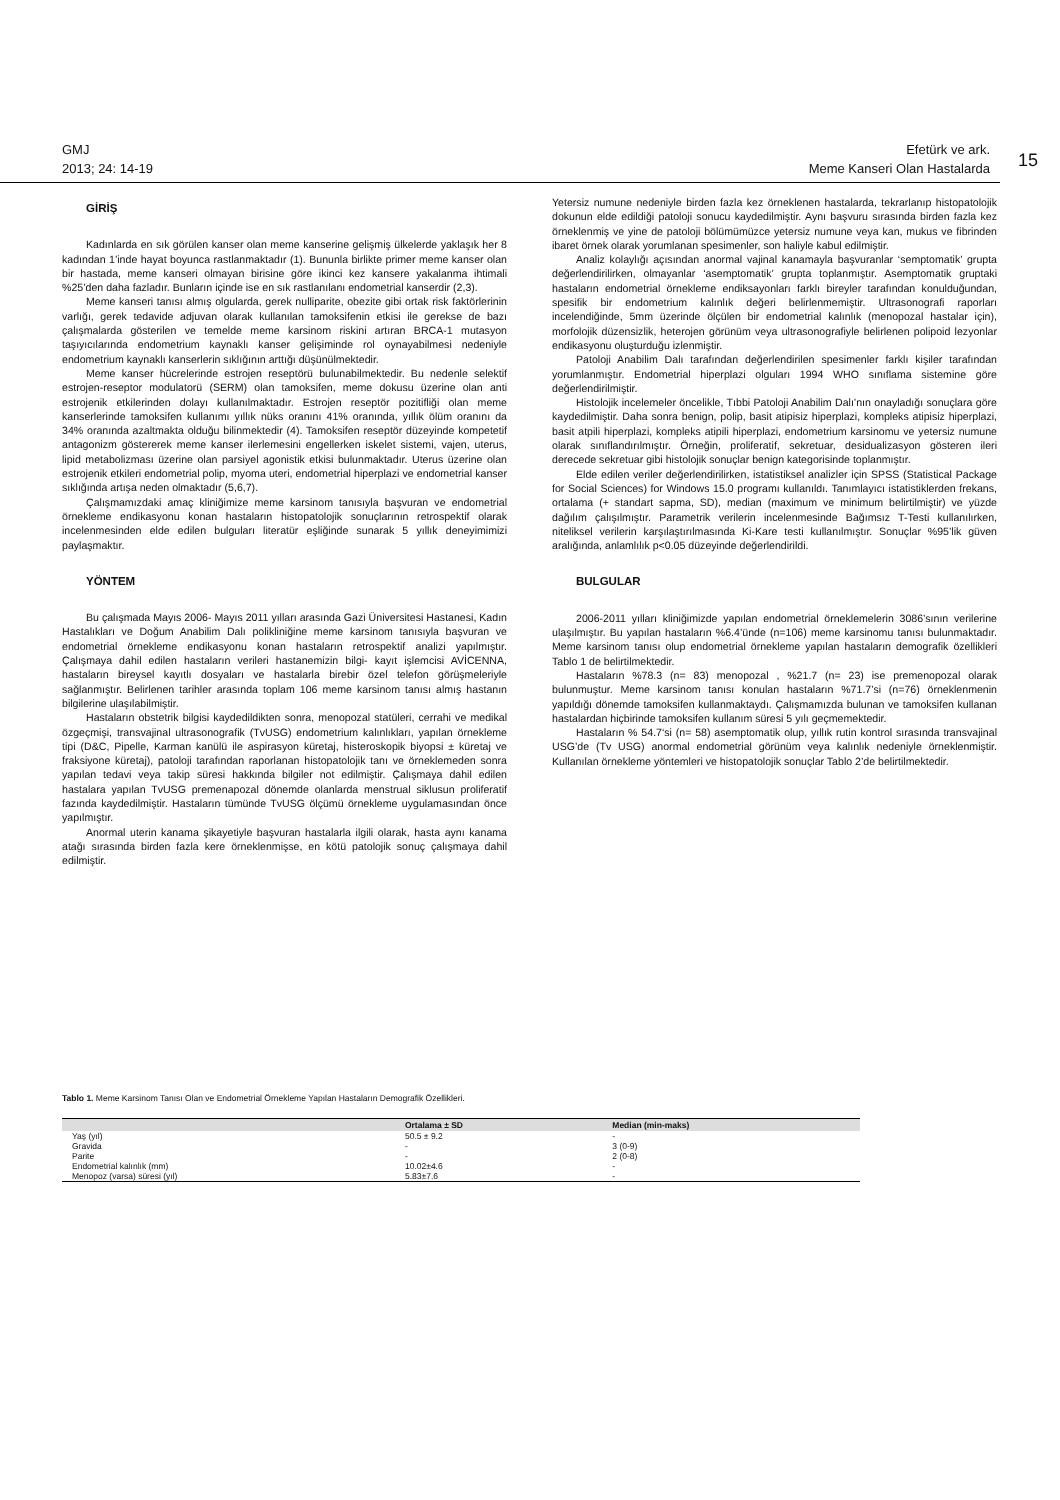GMJ
2013; 24: 14-19
Efetürk ve ark.
Meme Kanseri Olan Hastalarda
15
GİRİŞ
Kadınlarda en sık görülen kanser olan meme kanserine gelişmiş ülkelerde yaklaşık her 8 kadından 1’inde hayat boyunca rastlanmaktadır (1). Bununla birlikte primer meme kanser olan bir hastada, meme kanseri olmayan birisine göre ikinci kez kansere yakalanma ihtimali %25’den daha fazladır. Bunların içinde ise en sık rastlanılanı endometrial kanserdir (2,3).
Meme kanseri tanısı almış olgularda, gerek nulliparite, obezite gibi ortak risk faktörlerinin varlığı, gerek tedavide adjuvan olarak kullanılan tamoksifenin etkisi ile gerekse de bazı çalışmalarda gösterilen ve temelde meme karsinom riskini artıran BRCA-1 mutasyon taşıyıcılarında endometrium kaynaklı kanser gelişiminde rol oynayabilmesi nedeniyle endometrium kaynaklı kanserlerin sıklığının arttığı düşünülmektedir.
Meme kanser hücrelerinde estrojen reseptörü bulunabilmektedir. Bu nedenle selektif estrojen-reseptor modulatorü (SERM) olan tamoksifen, meme dokusu üzerine olan anti estrojenik etkilerinden dolayı kullanılmaktadır. Estrojen reseptör pozitifliği olan meme kanserlerinde tamoksifen kullanımı yıllık nüks oranını 41% oranında, yıllık ölüm oranını da 34% oranında azaltmakta olduğu bilinmektedir (4). Tamoksifen reseptör düzeyinde kompetetif antagonizm göstererek meme kanser ilerlemesini engellerken iskelet sistemi, vajen, uterus, lipid metabolizması üzerine olan parsiyel agonistik etkisi bulunmaktadır. Uterus üzerine olan estrojenik etkileri endometrial polip, myoma uteri, endometrial hiperplazi ve endometrial kanser sıklığında artışa neden olmaktadır (5,6,7).
Çalışmamızdaki amaç kliniğimize meme karsinom tanısıyla başvuran ve endometrial örnekleme endikasyonu konan hastaların histopatolojik sonuçlarının retrospektif olarak incelenmesinden elde edilen bulguları literatür eşliğinde sunarak 5 yıllık deneyimimizi paylaşmaktır.
YÖNTEM
Bu çalışmada Mayıs 2006- Mayıs 2011 yılları arasında Gazi Üniversitesi Hastanesi, Kadın Hastalıkları ve Doğum Anabilim Dalı polikliniğine meme karsinom tanısıyla başvuran ve endometrial örnekleme endikasyonu konan hastaların retrospektif analizi yapılmıştır. Çalışmaya dahil edilen hastaların verileri hastanemizin bilgi- kayıt işlemcisi AVİCENNA, hastaların bireysel kayıtlı dosyaları ve hastalarla birebir özel telefon görüşmeleriyle sağlanmıştır. Belirlenen tarihler arasında toplam 106 meme karsinom tanısı almış hastanın bilgilerine ulaşılabilmiştir.
Hastaların obstetrik bilgisi kaydedildikten sonra, menopozal statüleri, cerrahi ve medikal özgeçmişi, transvajinal ultrasonografik (TvUSG) endometrium kalınlıkları, yapılan örnekleme tipi (D&C, Pipelle, Karman kanülü ile aspirasyon küretaj, histeroskopik biyopsi ± küretaj ve fraksiyone küretaj), patoloji tarafından raporlanan histopatolojik tanı ve örneklemeden sonra yapılan tedavi veya takip süresi hakkında bilgiler not edilmiştir. Çalışmaya dahil edilen hastalara yapılan TvUSG premenapozal dönemde olanlarda menstrual siklusun proliferatif fazında kaydedilmiştir. Hastaların tümünde TvUSG ölçümü örnekleme uygulamasından önce yapılmıştır.
Anormal uterin kanama şikayetiyle başvuran hastalarla ilgili olarak, hasta aynı kanama atağı sırasında birden fazla kere örneklenmişse, en kötü patolojik sonuç çalışmaya dahil edilmiştir.
Yetersiz numune nedeniyle birden fazla kez örneklenen hastalarda, tekrarlanıp histopatolojik dokunun elde edildiği patoloji sonucu kaydedilmiştir. Aynı başvuru sırasında birden fazla kez örneklenmiş ve yine de patoloji bölümümüzce yetersiz numune veya kan, mukus ve fibrinden ibaret örnek olarak yorumlanan spesimenler, son haliyle kabul edilmiştir.
Analiz kolaylığı açısından anormal vajinal kanamayla başvuranlar ‘semptomatik’ grupta değerlendirilirken, olmayanlar ‘asemptomatik’ grupta toplanmıştır. Asemptomatik gruptaki hastaların endometrial örnekleme endiksayonları farklı bireyler tarafından konulduğundan, spesifik bir endometrium kalınlık değeri belirlenmemiştir. Ultrasonografi raporları incelendiğinde, 5mm üzerinde ölçülen bir endometrial kalınlık (menopozal hastalar için), morfolojik düzensizlik, heterojen görünüm veya ultrasonografiyle belirlenen polipoid lezyonlar endikasyonu oluşturduğu izlenmiştir.
Patoloji Anabilim Dalı tarafından değerlendirilen spesimenler farklı kişiler tarafından yorumlanmıştır. Endometrial hiperplazi olguları 1994 WHO sınıflama sistemine göre değerlendirilmiştir.
Histolojik incelemeler öncelikle, Tıbbi Patoloji Anabilim Dalı’nın onayladığı sonuçlara göre kaydedilmiştir. Daha sonra benign, polip, basit atipisiz hiperplazi, kompleks atipisiz hiperplazi, basit atpili hiperplazi, kompleks atipili hiperplazi, endometrium karsinomu ve yetersiz numune olarak sınıflandırılmıştır. Örneğin, proliferatif, sekretuar, desidualizasyon gösteren ileri derecede sekretuar gibi histolojik sonuçlar benign kategorisinde toplanmıştır.
Elde edilen veriler değerlendirilirken, istatistiksel analizler için SPSS (Statistical Package for Social Sciences) for Windows 15.0 programı kullanıldı. Tanımlayıcı istatistiklerden frekans, ortalama (+ standart sapma, SD), median (maximum ve minimum belirtilmiştir) ve yüzde dağılım çalışılmıştır. Parametrik verilerin incelenmesinde Bağımsız T-Testi kullanılırken, niteliksel verilerin karşılaştırılmasında Ki-Kare testi kullanılmıştır. Sonuçlar %95’lik güven aralığında, anlamlılık p<0.05 düzeyinde değerlendirildi.
BULGULAR
2006-2011 yılları kliniğimizde yapılan endometrial örneklemelerin 3086’sının verilerine ulaşılmıştır. Bu yapılan hastaların %6.4’ünde (n=106) meme karsinomu tanısı bulunmaktadır. Meme karsinom tanısı olup endometrial örnekleme yapılan hastaların demografik özellikleri Tablo 1 de belirtilmektedir.
Hastaların %78.3 (n= 83) menopozal , %21.7 (n= 23) ise premenopozal olarak bulunmuştur. Meme karsinom tanısı konulan hastaların %71.7’si (n=76) örneklenmenin yapıldığı dönemde tamoksifen kullanmaktaydı. Çalışmamızda bulunan ve tamoksifen kullanan hastalardan hiçbirinde tamoksifen kullanım süresi 5 yılı geçmemektedir.
Hastaların % 54.7‘si (n= 58) asemptomatik olup, yıllık rutin kontrol sırasında transvajinal USG’de (Tv USG) anormal endometrial görünüm veya kalınlık nedeniyle örneklenmiştir. Kullanılan örnekleme yöntemleri ve histopatolojik sonuçlar Tablo 2’de belirtilmektedir.
Tablo 1. Meme Karsinom Tanısı Olan ve Endometrial Örnekleme Yapılan Hastaların Demografik Özellikleri.
| | Ortalama ± SD | Median (min-maks) |
| --- | --- | --- |
| Yaş (yıl) | 50.5 ± 9.2 | - |
| Gravida | - | 3 (0-9) |
| Parite | - | 2 (0-8) |
| Endometrial kalınlık (mm) | 10.02±4.6 | - |
| Menopoz (varsa) süresi (yıl) | 5.83±7.6 | - |